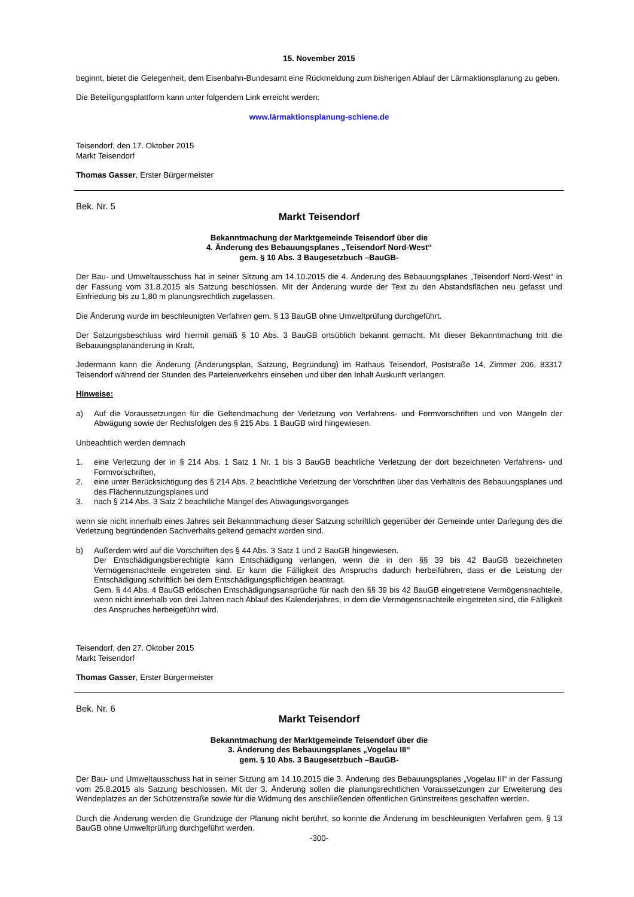15. November 2015
beginnt, bietet die Gelegenheit, dem Eisenbahn-Bundesamt eine Rückmeldung zum bisherigen Ablauf der Lärmaktionsplanung zu geben.
Die Beteiligungsplattform kann unter folgendem Link erreicht werden:
www.lärmaktionsplanung-schiene.de
Teisendorf, den 17. Oktober 2015
Markt Teisendorf
Thomas Gasser, Erster Bürgermeister
Bek. Nr. 5
Markt Teisendorf
Bekanntmachung der Marktgemeinde Teisendorf über die
4. Änderung des Bebauungsplanes „Teisendorf Nord-West“
gem. § 10 Abs. 3 Baugesetzbuch –BauGB-
Der Bau- und Umweltausschuss hat in seiner Sitzung am 14.10.2015 die 4. Änderung des Bebauungsplanes „Teisendorf Nord-West“ in der Fassung vom 31.8.2015 als Satzung beschlossen. Mit der Änderung wurde der Text zu den Abstandsflächen neu gefasst und Einfriedung bis zu 1,80 m planungsrechtlich zugelassen.
Die Änderung wurde im beschleunigten Verfahren gem. § 13 BauGB ohne Umweltprüfung durchgeführt.
Der Satzungsbeschluss wird hiermit gemäß § 10 Abs. 3 BauGB ortsüblich bekannt gemacht. Mit dieser Bekanntmachung tritt die Bebauungsplanänderung in Kraft.
Jedermann kann die Änderung (Änderungsplan, Satzung, Begründung) im Rathaus Teisendorf, Poststraße 14, Zimmer 206, 83317 Teisendorf während der Stunden des Parteienverkehrs einsehen und über den Inhalt Auskunft verlangen.
Hinweise:
a) Auf die Voraussetzungen für die Geltendmachung der Verletzung von Verfahrens- und Formvorschriften und von Mängeln der Abwägung sowie der Rechtsfolgen des § 215 Abs. 1 BauGB wird hingewiesen.
Unbeachtlich werden demnach
1. eine Verletzung der in § 214 Abs. 1 Satz 1 Nr. 1 bis 3 BauGB beachtliche Verletzung der dort bezeichneten Verfahrens- und Formvorschriften,
2. eine unter Berücksichtigung des § 214 Abs. 2 beachtliche Verletzung der Vorschriften über das Verhältnis des Bebauungsplanes und des Flächennutzungsplanes und
3. nach § 214 Abs. 3 Satz 2 beachtliche Mängel des Abwägungsvorganges
wenn sie nicht innerhalb eines Jahres seit Bekanntmachung dieser Satzung schriftlich gegenüber der Gemeinde unter Darlegung des die Verletzung begründenden Sachverhalts geltend gemacht worden sind.
b) Außerdem wird auf die Vorschriften des § 44 Abs. 3 Satz 1 und 2 BauGB hingewiesen.
Der Entschädigungsberechtigte kann Entschädigung verlangen, wenn die in den §§ 39 bis 42 BauGB bezeichneten Vermögensnachteile eingetreten sind. Er kann die Fälligkeit des Anspruchs dadurch herbeiführen, dass er die Leistung der Entschädigung schriftlich bei dem Entschädigungspflichtigen beantragt.
Gem. § 44 Abs. 4 BauGB erlöschen Entschädigungsansprüche für nach den §§ 39 bis 42 BauGB eingetretene Vermögensnachteile, wenn nicht innerhalb von drei Jahren nach Ablauf des Kalenderjahres, in dem die Vermögensnachteile eingetreten sind, die Fälligkeit des Anspruches herbeigeführt wird.
Teisendorf, den 27. Oktober 2015
Markt Teisendorf
Thomas Gasser, Erster Bürgermeister
Bek. Nr. 6
Markt Teisendorf
Bekanntmachung der Marktgemeinde Teisendorf über die
3. Änderung des Bebauungsplanes „Vogelau III“
gem. § 10 Abs. 3 Baugesetzbuch –BauGB-
Der Bau- und Umweltausschuss hat in seiner Sitzung am 14.10.2015 die 3. Änderung des Bebauungsplanes „Vogelau III“ in der Fassung vom 25.8.2015 als Satzung beschlossen. Mit der 3. Änderung sollen die planungsrechtlichen Voraussetzungen zur Erweiterung des Wendeplatzes an der Schützenstraße sowie für die Widmung des anschließenden öffentlichen Grünstreifens geschaffen werden.
Durch die Änderung werden die Grundzüge der Planung nicht berührt, so konnte die Änderung im beschleunigten Verfahren gem. § 13 BauGB ohne Umweltprüfung durchgeführt werden.
-300-